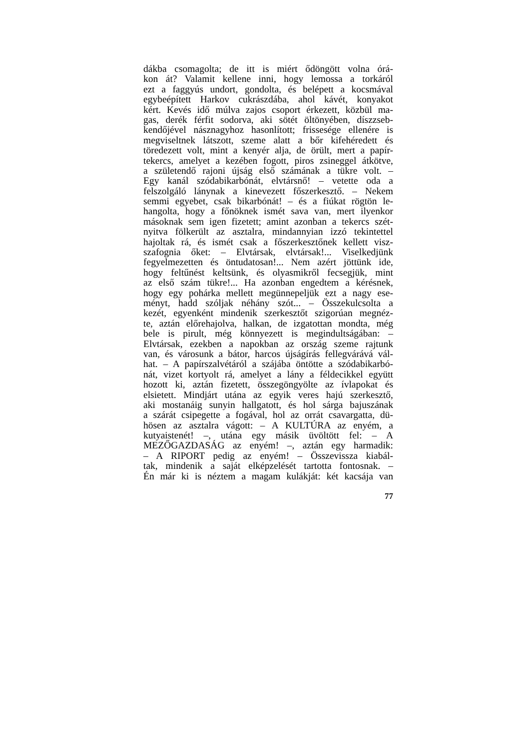dákba csomagolta; de itt is miért ődöngött volna órá-
kon át? Valamit kellene inni, hogy lemossa a torkáról
ezt a faggyús undort, gondolta, és belépett a kocsmával
egybeépített Harkov cukrászdába, ahol kávét, konyakot
kért. Kevés idő múlva zajos csoport érkezett, közbül ma-
gas, derék férfit sodorva, aki sötét öltönyében, díszzseb-
kendőjével násznagyhoz hasonlított; frissesége ellenére is
megviseltnek látszott, szeme alatt a bőr kifehéredett és
töredezett volt, mint a kenyér alja, de örült, mert a papír-
tekercs, amelyet a kezében fogott, piros zsineggel átkötve,
a születendő rajoni újság első számának a tükre volt. –
Egy kanál szódabikarbónát, elvtársnő! – vetette oda a
felszolgáló lánynak a kinevezett főszerkesztő. – Nekem
semmi egyebet, csak bikarbónát! – és a fiúkat rögtön le-
hangolta, hogy a főnöknek ismét sava van, mert ilyenkor
másoknak sem igen fizetett; amint azonban a tekercs szét-
nyitva fölkerült az asztalra, mindannyian izzó tekintettel
hajoltak rá, és ismét csak a főszerkesztőnek kellett visz-
szafognia őket: – Elvtársak, elvtársak!... Viselkedjünk
fegyelmezetten és öntudatosan!... Nem azért jöttünk ide,
hogy feltűnést keltsünk, és olyasmikről fecsegjük, mint
az első szám tükre!... Ha azonban engedtem a kérésnek,
hogy egy pohárka mellett megünnepeljük ezt a nagy ese-
ményt, hadd szóljak néhány szót... – Összekulcsolta a
kezét, egyenként mindenik szerkesztőt szigorúan megnéz-
te, aztán előrehajolva, halkan, de izgatottan mondta, még
bele is pirult, még könnyezett is megindultságában: –
Elvtársak, ezekben a napokban az ország szeme rajtunk
van, és városunk a bátor, harcos újságírás fellegvárává vál-
hat. – A papírszalvétáról a szájába öntötte a szódabikarbó-
nát, vizet kortyolt rá, amelyet a lány a féldecikkel együtt
hozott ki, aztán fizetett, összegöngyölte az ívlapokat és
elsietett. Mindjárt utána az egyik veres hajú szerkesztő,
aki mostanáig sunyin hallgatott, és hol sárga bajuszának
a szárát csipegette a fogával, hol az orrát csavargatta, dü-
hösen az asztalra vágott: – A KULTÚRA az enyém, a
kutyaistenét! –, utána egy másik üvöltött fel: – A
MEZŐGAZDASÁG az enyém! –, aztán egy harmadik:
– A RIPORT pedig az enyém! – Összevissza kiabál-
tak, mindenik a saját elképzelését tartotta fontosnak. –
Én már ki is néztem a magam kulákját: két kacsája van
77